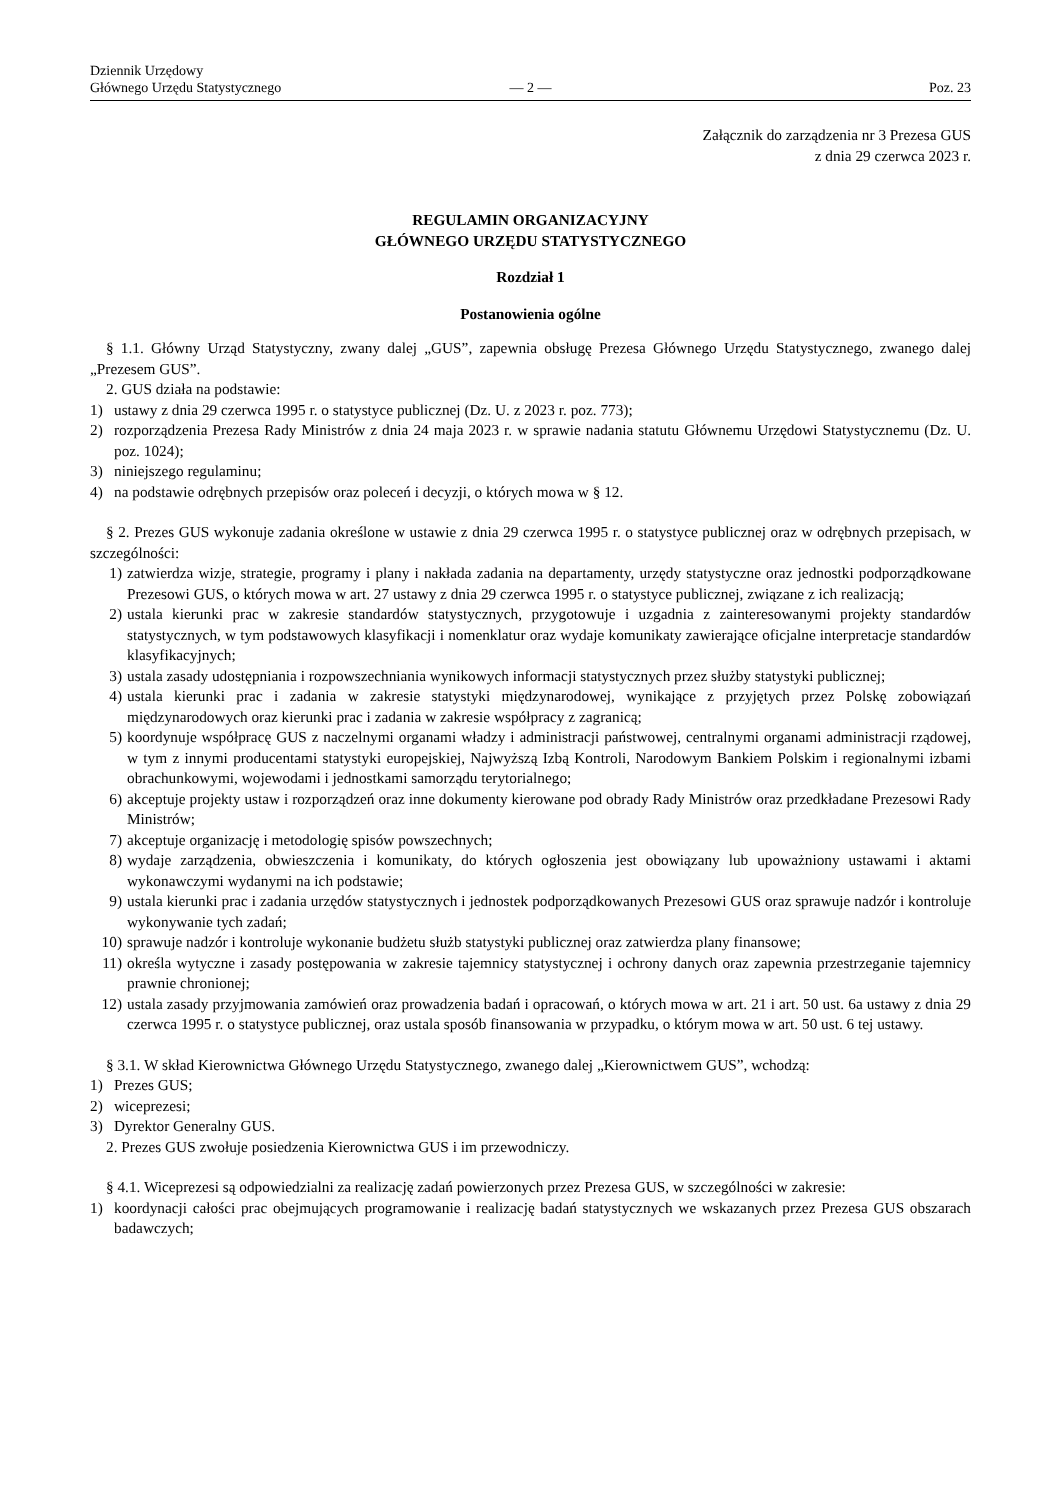Dziennik Urzędowy
Głównego Urzędu Statystycznego
— 2 —
Poz. 23
Załącznik do zarządzenia nr 3 Prezesa GUS
z dnia 29 czerwca 2023 r.
REGULAMIN ORGANIZACYJNY
GŁÓWNEGO URZĘDU STATYSTYCZNEGO
Rozdział 1
Postanowienia ogólne
§ 1.1. Główny Urząd Statystyczny, zwany dalej „GUS”, zapewnia obsługę Prezesa Głównego Urzędu Statystycznego, zwanego dalej „Prezesem GUS”.
2. GUS działa na podstawie:
1) ustawy z dnia 29 czerwca 1995 r. o statystyce publicznej (Dz. U. z 2023 r. poz. 773);
2) rozporządzenia Prezesa Rady Ministrów z dnia 24 maja 2023 r. w sprawie nadania statutu Głównemu Urzędowi Statystycznemu (Dz. U. poz. 1024);
3) niniejszego regulaminu;
4) na podstawie odrębnych przepisów oraz poleceń i decyzji, o których mowa w § 12.
§ 2. Prezes GUS wykonuje zadania określone w ustawie z dnia 29 czerwca 1995 r. o statystyce publicznej oraz w odrębnych przepisach, w szczególności:
1) zatwierdza wizje, strategie, programy i plany i nakłada zadania na departamenty, urzędy statystyczne oraz jednostki podporządkowane Prezesowi GUS, o których mowa w art. 27 ustawy z dnia 29 czerwca 1995 r. o statystyce publicznej, związane z ich realizacją;
2) ustala kierunki prac w zakresie standardów statystycznych, przygotowuje i uzgadnia z zainteresowanymi projekty standardów statystycznych, w tym podstawowych klasyfikacji i nomenklatur oraz wydaje komunikaty zawierające oficjalne interpretacje standardów klasyfikacyjnych;
3) ustala zasady udostępniania i rozpowszechniania wynikowych informacji statystycznych przez służby statystyki publicznej;
4) ustala kierunki prac i zadania w zakresie statystyki międzynarodowej, wynikające z przyjętych przez Polskę zobowiązań międzynarodowych oraz kierunki prac i zadania w zakresie współpracy z zagranicą;
5) koordynuje współpracę GUS z naczelnymi organami władzy i administracji państwowej, centralnymi organami administracji rządowej, w tym z innymi producentami statystyki europejskiej, Najwyższą Izbą Kontroli, Narodowym Bankiem Polskim i regionalnymi izbami obrachunkowymi, wojewodami i jednostkami samorządu terytorialnego;
6) akceptuje projekty ustaw i rozporządzeń oraz inne dokumenty kierowane pod obrady Rady Ministrów oraz przedkładane Prezesowi Rady Ministrów;
7) akceptuje organizację i metodologię spisów powszechnych;
8) wydaje zarządzenia, obwieszczenia i komunikaty, do których ogłoszenia jest obowiązany lub upoważniony ustawami i aktami wykonawczymi wydanymi na ich podstawie;
9) ustala kierunki prac i zadania urzędów statystycznych i jednostek podporządkowanych Prezesowi GUS oraz sprawuje nadzór i kontroluje wykonywanie tych zadań;
10) sprawuje nadzór i kontroluje wykonanie budżetu służb statystyki publicznej oraz zatwierdza plany finansowe;
11) określa wytyczne i zasady postępowania w zakresie tajemnicy statystycznej i ochrony danych oraz zapewnia przestrzeganie tajemnicy prawnie chronionej;
12) ustala zasady przyjmowania zamówień oraz prowadzenia badań i opracowań, o których mowa w art. 21 i art. 50 ust. 6a ustawy z dnia 29 czerwca 1995 r. o statystyce publicznej, oraz ustala sposób finansowania w przypadku, o którym mowa w art. 50 ust. 6 tej ustawy.
§ 3.1. W skład Kierownictwa Głównego Urzędu Statystycznego, zwanego dalej „Kierownictwem GUS”, wchodzą:
1) Prezes GUS;
2) wiceprezesi;
3) Dyrektor Generalny GUS.
2. Prezes GUS zwołuje posiedzenia Kierownictwa GUS i im przewodniczy.
§ 4.1. Wiceprezesi są odpowiedzialni za realizację zadań powierzonych przez Prezesa GUS, w szczególności w zakresie:
1) koordynacji całości prac obejmujących programowanie i realizację badań statystycznych we wskazanych przez Prezesa GUS obszarach badawczych;